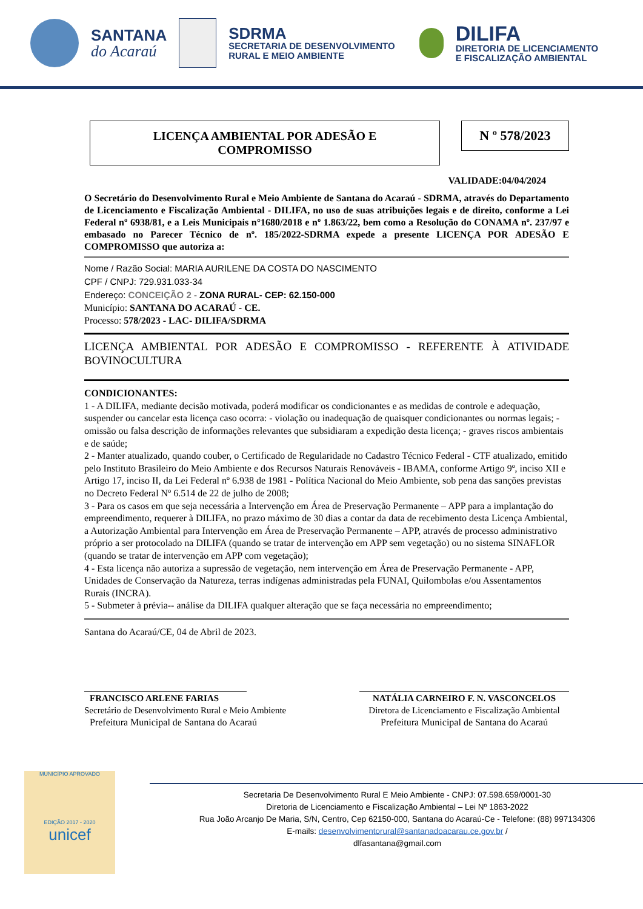SANTANA
do Acaraú
SDRMA
SECRETARIA DE DESENVOLVIMENTO
RURAL E MEIO AMBIENTE
DILIFA
DIRETORIA DE LICENCIAMENTO
E FISCALIZAÇÃO AMBIENTAL
LICENÇA AMBIENTAL POR ADESÃO E
COMPROMISSO
N º 578/2023
VALIDADE:04/04/2024
O Secretário do Desenvolvimento Rural e Meio Ambiente de Santana do Acaraú - SDRMA, através do Departamento de Licenciamento e Fiscalização Ambiental - DILIFA, no uso de suas atribuições legais e de direito, conforme a Lei Federal nº 6938/81, e a Leis Municipais n°1680/2018 e nº 1.863/22, bem como a Resolução do CONAMA nº. 237/97 e embasado no Parecer Técnico de nº. 185/2022-SDRMA expede a presente LICENÇA POR ADESÃO E COMPROMISSO que autoriza a:
Nome / Razão Social: MARIA AURILENE DA COSTA DO NASCIMENTO
CPF / CNPJ: 729.931.033-34
Endereço: CONCEIÇÃO 2 - ZONA RURAL- CEP: 62.150-000
Município: SANTANA DO ACARAÚ - CE.
Processo: 578/2023 - LAC- DILIFA/SDRMA
LICENÇA AMBIENTAL POR ADESÃO E COMPROMISSO - REFERENTE À ATIVIDADE BOVINOCULTURA
CONDICIONANTES:
1 - A DILIFA, mediante decisão motivada, poderá modificar os condicionantes e as medidas de controle e adequação, suspender ou cancelar esta licença caso ocorra: - violação ou inadequação de quaisquer condicionantes ou normas legais; - omissão ou falsa descrição de informações relevantes que subsidiaram a expedição desta licença; - graves riscos ambientais e de saúde;
2 - Manter atualizado, quando couber, o Certificado de Regularidade no Cadastro Técnico Federal - CTF atualizado, emitido pelo Instituto Brasileiro do Meio Ambiente e dos Recursos Naturais Renováveis - IBAMA, conforme Artigo 9º, inciso XII e Artigo 17, inciso II, da Lei Federal nº 6.938 de 1981 - Política Nacional do Meio Ambiente, sob pena das sanções previstas no Decreto Federal Nº 6.514 de 22 de julho de 2008;
3 - Para os casos em que seja necessária a Intervenção em Área de Preservação Permanente – APP para a implantação do empreendimento, requerer à DILIFA, no prazo máximo de 30 dias a contar da data de recebimento desta Licença Ambiental, a Autorização Ambiental para Intervenção em Área de Preservação Permanente – APP, através de processo administrativo próprio a ser protocolado na DILIFA (quando se tratar de intervenção em APP sem vegetação) ou no sistema SINAFLOR (quando se tratar de intervenção em APP com vegetação);
4 - Esta licença não autoriza a supressão de vegetação, nem intervenção em Área de Preservação Permanente - APP, Unidades de Conservação da Natureza, terras indígenas administradas pela FUNAI, Quilombolas e/ou Assentamentos Rurais (INCRA).
5 - Submeter à prévia-- análise da DILIFA qualquer alteração que se faça necessária no empreendimento;
Santana do Acaraú/CE, 04 de Abril de 2023.
FRANCISCO ARLENE FARIAS
Secretário de Desenvolvimento Rural e Meio Ambiente
Prefeitura Municipal de Santana do Acaraú
NATÁLIA CARNEIRO F. N. VASCONCELOS
Diretora de Licenciamento e Fiscalização Ambiental
Prefeitura Municipal de Santana do Acaraú
MUNICÍPIO APROVADO
EDIÇÃO 2017 - 2020
unicef
Secretaria De Desenvolvimento Rural E Meio Ambiente - CNPJ: 07.598.659/0001-30
Diretoria de Licenciamento e Fiscalização Ambiental – Lei Nº 1863-2022
Rua João Arcanjo De Maria, S/N, Centro, Cep 62150-000, Santana do Acaraú-Ce - Telefone: (88) 997134306
E-mails: desenvolvimentorural@santanadoacarau.ce.gov.br /
dlfasantana@gmail.com